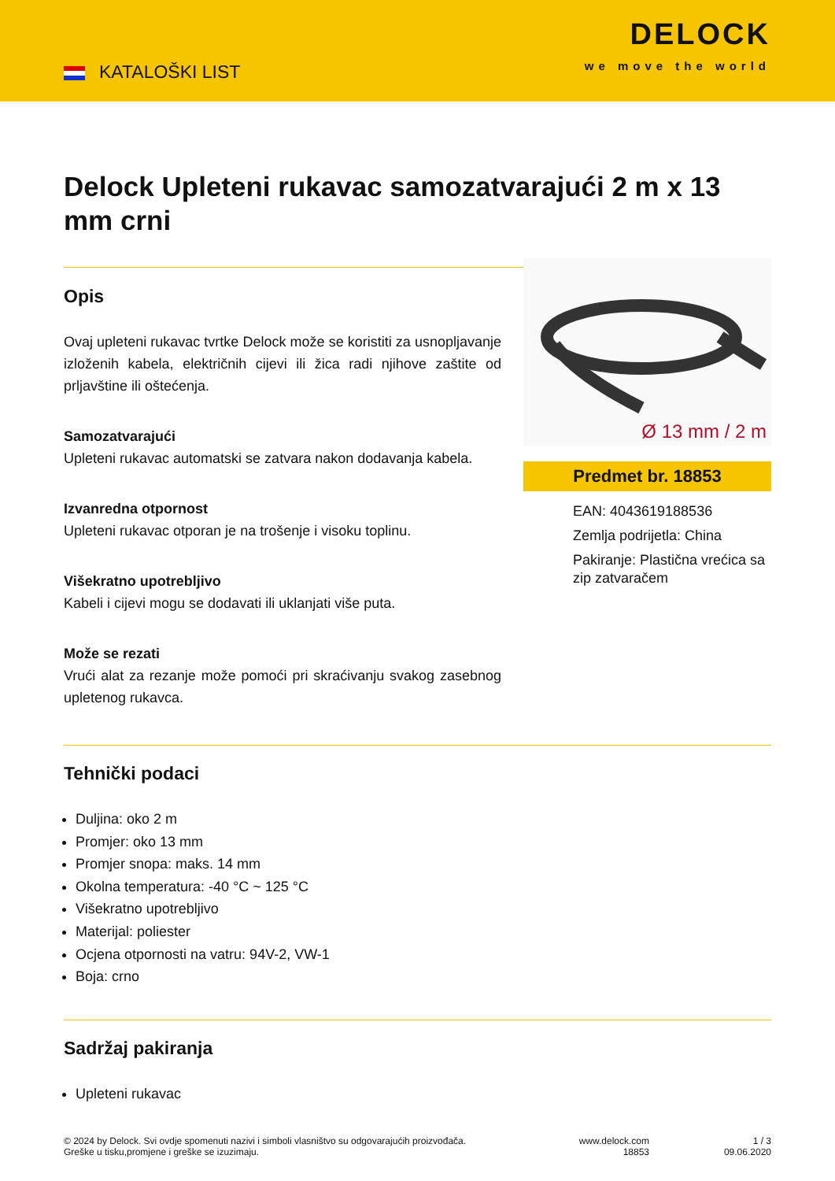KATALOŠKI LIST
DELOCK
we move the world
Delock Upleteni rukavac samozatvarajući 2 m x 13 mm crni
Opis
Ovaj upleteni rukavac tvrtke Delock može se koristiti za usnopljavanje izloženih kabela, električnih cijevi ili žica radi njihove zaštite od prljavštine ili oštećenja.
Samozatvarajući
Upleteni rukavac automatski se zatvara nakon dodavanja kabela.
Izvanredna otpornost
Upleteni rukavac otporan je na trošenje i visoku toplinu.
Višekratno upotrebljivo
Kabeli i cijevi mogu se dodavati ili uklanjati više puta.
Može se rezati
Vrući alat za rezanje može pomoći pri skraćivanju svakog zasebnog upletenog rukavca.
Ø 13 mm / 2 m
Predmet br. 18853
EAN: 4043619188536
Zemlja podrijetla: China
Pakiranje: Plastična vrećica sa zip zatvaračem
Tehnički podaci
Duljina: oko 2 m
Promjer: oko 13 mm
Promjer snopa: maks. 14 mm
Okolna temperatura: -40 °C ~ 125 °C
Višekratno upotrebljivo
Materijal: poliester
Ocjena otpornosti na vatru: 94V-2, VW-1
Boja: crno
Sadržaj pakiranja
Upleteni rukavac
© 2024 by Delock. Svi ovdje spomenuti nazivi i simboli vlasništvo su odgovarajućih proizvođača.
Greške u tisku,promjene i greške se izuzimaju.
www.delock.com
18853
1 / 3
09.06.2020